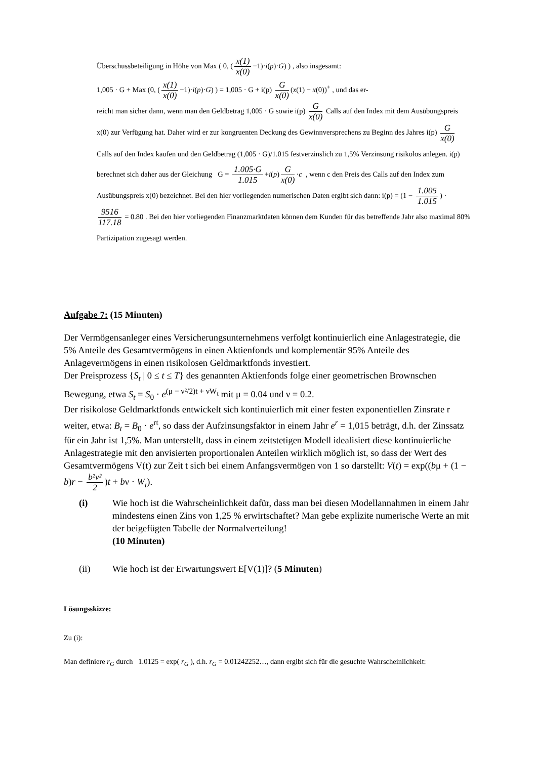Überschussbeteiligung in Höhe von Max ( 0, (x(1) x(0) −1)·i(p)·G) ) , also insgesamt:
1,005 · G + Max (0, (x(1) x(0) −1)·i(p)·G) ) = 1,005 · G + i(p) G x(0) (x(1) − x(0))<sup>+</sup> , und das er-
reicht man sicher dann, wenn man den Geldbetrag 1,005 · G sowie i(p) G x(0) Calls auf den Index mit dem Ausübungspreis x(0) zur Verfügung hat. Daher wird er zur kongruenten Deckung des Gewinnversprechens zu Beginn des Jahres i(p) G x(0) Calls auf den Index kaufen und den Geldbetrag (1,005 · G)/1.015 festverzinslich zu 1,5% Verzinsung risikolos anlegen. i(p) berechnet sich daher aus der Gleichung G = 1.005·G 1.015 +i(p) G x(0) ·c , wenn c den Preis des Calls auf den Index zum Ausübungspreis x(0) bezeichnet. Bei den hier vorliegenden numerischen Daten ergibt sich dann: i(p) = (1 − 1.005 1.015) · 9516 117.18 = 0.80 . Bei den hier vorliegenden Finanzmarktdaten können dem Kunden für das betreffende Jahr also maximal 80% Partizipation zugesagt werden.
Aufgabe 7: (15 Minuten)
Der Vermögensanleger eines Versicherungsunternehmens verfolgt kontinuierlich eine Anlagestrategie, die 5% Anteile des Gesamtvermögens in einen Aktienfonds und komplementär 95% Anteile des Anlagevermögens in einen risikolosen Geldmarktfonds investiert.
Der Preisprozess {S<sub>t</sub> | 0 ≤ t ≤ T} des genannten Aktienfonds folge einer geometrischen Brownschen Bewegung, etwa S<sub>t</sub> = S<sub>0</sub> · e<sup>(μ − ν²/2)t + νW<sub>t</sub></sup> mit μ = 0.04 und ν = 0.2.
Der risikolose Geldmarktfonds entwickelt sich kontinuierlich mit einer festen exponentiellen Zinsrate r weiter, etwa: B<sub>t</sub> = B<sub>0</sub> · e<sup>rt</sup>, so dass der Aufzinsungsfaktor in einem Jahr e<sup>r</sup> = 1,015 beträgt, d.h. der Zinssatz für ein Jahr ist 1,5%. Man unterstellt, dass in einem zeitstetigen Modell idealisiert diese kontinuierliche Anlagestrategie mit den anvisierten proportionalen Anteilen wirklich möglich ist, so dass der Wert des Gesamtvermögens V(t) zur Zeit t sich bei einem Anfangsvermögen von 1 so darstellt: V(t) = exp((bμ + (1 − b)r − b²ν² 2)t + bν · W<sub>t</sub>).
(i) Wie hoch ist die Wahrscheinlichkeit dafür, dass man bei diesen Modellannahmen in einem Jahr mindestens einen Zins von 1,25 % erwirtschaftet? Man gebe explizite numerische Werte an mit der beigefügten Tabelle der Normalverteilung!
(10 Minuten)
(ii) Wie hoch ist der Erwartungswert E[V(1)]? (5 Minuten)
Lösungsskizze:
Zu (i):
Man definiere r<sub>G</sub> durch 1.0125 = exp( r<sub>G</sub> ), d.h. r<sub>G</sub> = 0.01242252…, dann ergibt sich für die gesuchte Wahrscheinlichkeit: